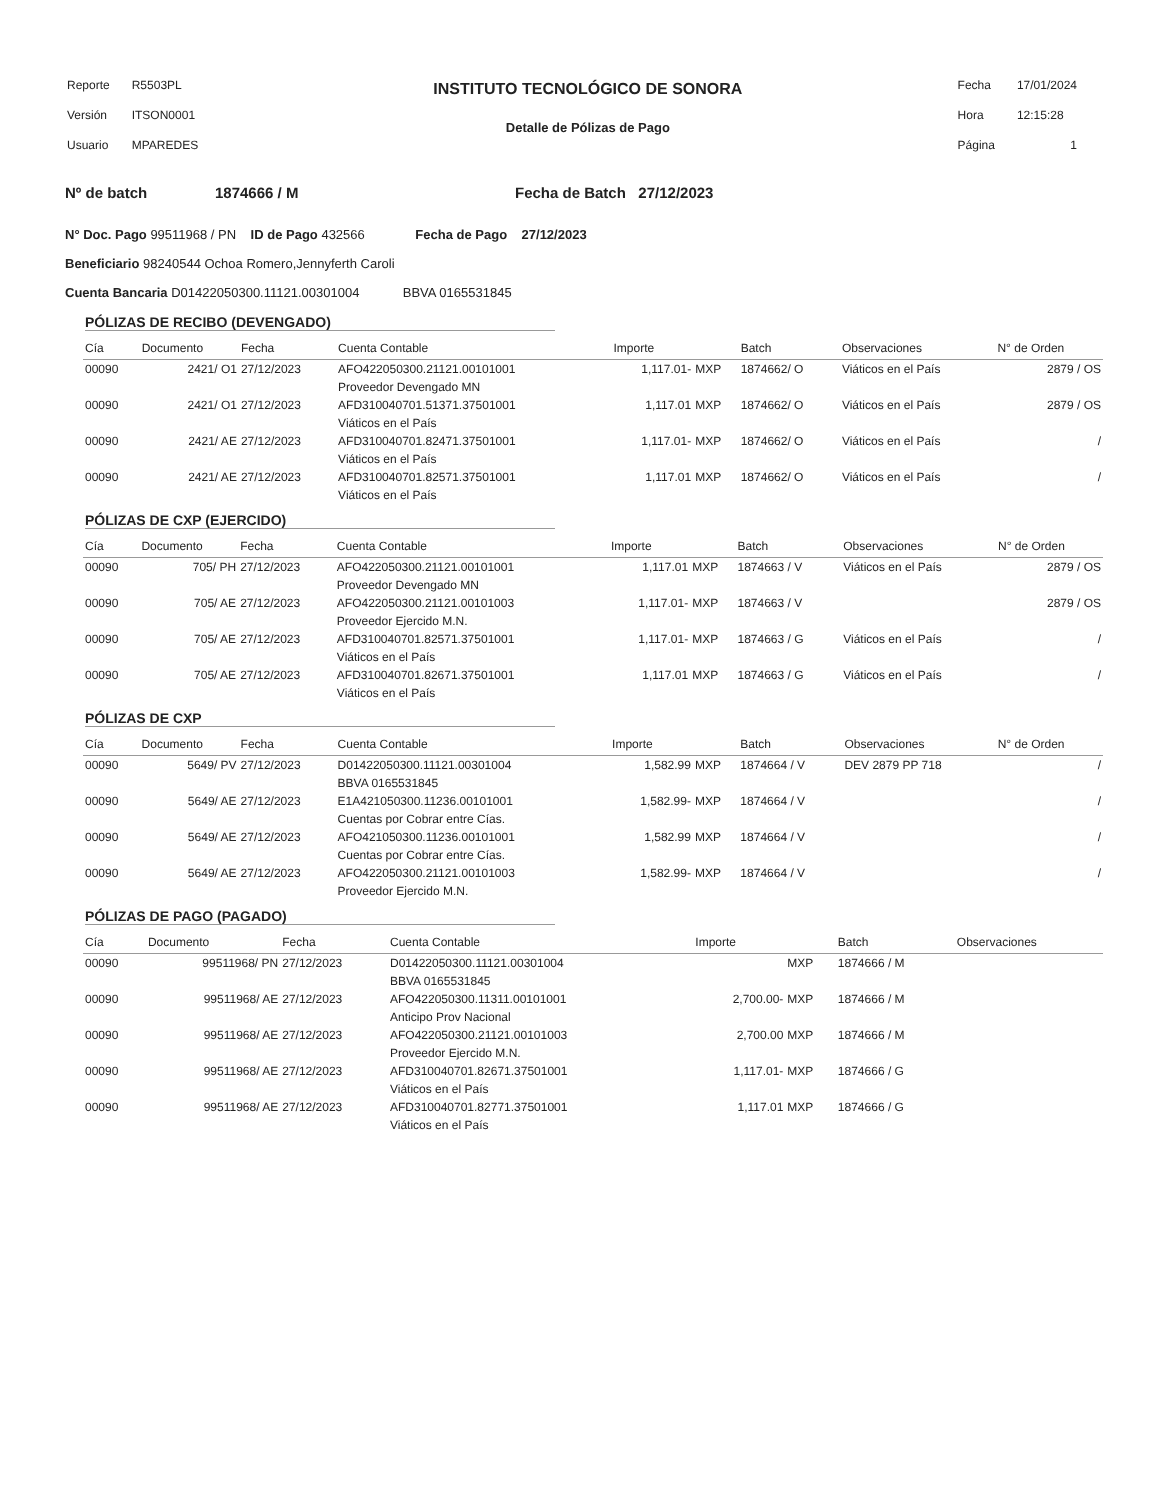| Reporte | R5503PL |
| Versión | ITSON0001 |
| Usuario | MPAREDES |
INSTITUTO TECNOLÓGICO DE SONORA
Detalle de Pólizas de Pago
| Fecha | 17/01/2024 |
| Hora | 12:15:28 |
| Página | 1 |
Nº de batch 1874666 / M Fecha de Batch 27/12/2023
N° Doc. Pago 99511968 / PN ID de Pago 432566 Fecha de Pago 27/12/2023
Beneficiario 98240544 Ochoa Romero,Jennyferth Caroli
Cuenta Bancaria D01422050300.11121.00301004 BBVA 0165531845
PÓLIZAS DE RECIBO (DEVENGADO)
| Cía | Documento | Fecha | Cuenta Contable | Importe | | Batch | Observaciones | N° de Orden |
| --- | --- | --- | --- | --- | --- | --- | --- | --- |
| 00090 | 2421/ O1 | 27/12/2023 | AFO422050300.21121.00101001 | 1,117.01- | MXP | 1874662/ O | Viáticos en el País | 2879 / OS |
| | | | Proveedor Devengado MN | | | | | |
| 00090 | 2421/ O1 | 27/12/2023 | AFD310040701.51371.37501001 | 1,117.01 | MXP | 1874662/ O | Viáticos en el País | 2879 / OS |
| | | | Viáticos en el País | | | | | |
| 00090 | 2421/ AE | 27/12/2023 | AFD310040701.82471.37501001 | 1,117.01- | MXP | 1874662/ O | Viáticos en el País | / |
| | | | Viáticos en el País | | | | | |
| 00090 | 2421/ AE | 27/12/2023 | AFD310040701.82571.37501001 | 1,117.01 | MXP | 1874662/ O | Viáticos en el País | / |
| | | | Viáticos en el País | | | | | |
PÓLIZAS DE CXP (EJERCIDO)
| Cía | Documento | Fecha | Cuenta Contable | Importe | | Batch | Observaciones | N° de Orden |
| --- | --- | --- | --- | --- | --- | --- | --- | --- |
| 00090 | 705/ PH | 27/12/2023 | AFO422050300.21121.00101001 | 1,117.01 | MXP | 1874663 / V | Viáticos en el País | 2879 / OS |
| | | | Proveedor Devengado MN | | | | | |
| 00090 | 705/ AE | 27/12/2023 | AFO422050300.21121.00101003 | 1,117.01- | MXP | 1874663 / V | | 2879 / OS |
| | | | Proveedor Ejercido M.N. | | | | | |
| 00090 | 705/ AE | 27/12/2023 | AFD310040701.82571.37501001 | 1,117.01- | MXP | 1874663 / G | Viáticos en el País | / |
| | | | Viáticos en el País | | | | | |
| 00090 | 705/ AE | 27/12/2023 | AFD310040701.82671.37501001 | 1,117.01 | MXP | 1874663 / G | Viáticos en el País | / |
| | | | Viáticos en el País | | | | | |
PÓLIZAS DE CXP
| Cía | Documento | Fecha | Cuenta Contable | Importe | | Batch | Observaciones | N° de Orden |
| --- | --- | --- | --- | --- | --- | --- | --- | --- |
| 00090 | 5649/ PV | 27/12/2023 | D01422050300.11121.00301004 | 1,582.99 | MXP | 1874664 / V | DEV 2879 PP 718 | / |
| | | | BBVA 0165531845 | | | | | |
| 00090 | 5649/ AE | 27/12/2023 | E1A421050300.11236.00101001 | 1,582.99- | MXP | 1874664 / V | | / |
| | | | Cuentas por Cobrar entre Cías. | | | | | |
| 00090 | 5649/ AE | 27/12/2023 | AFO421050300.11236.00101001 | 1,582.99 | MXP | 1874664 / V | | / |
| | | | Cuentas por Cobrar entre Cías. | | | | | |
| 00090 | 5649/ AE | 27/12/2023 | AFO422050300.21121.00101003 | 1,582.99- | MXP | 1874664 / V | | / |
| | | | Proveedor Ejercido M.N. | | | | | |
PÓLIZAS DE PAGO (PAGADO)
| Cía | Documento | Fecha | Cuenta Contable | Importe | | Batch | Observaciones | |
| --- | --- | --- | --- | --- | --- | --- | --- | --- |
| 00090 | 99511968/ PN | 27/12/2023 | D01422050300.11121.00301004 | | MXP | 1874666 / M | | |
| | | | BBVA 0165531845 | | | | | |
| 00090 | 99511968/ AE | 27/12/2023 | AFO422050300.11311.00101001 | 2,700.00- | MXP | 1874666 / M | | |
| | | | Anticipo Prov Nacional | | | | | |
| 00090 | 99511968/ AE | 27/12/2023 | AFO422050300.21121.00101003 | 2,700.00 | MXP | 1874666 / M | | |
| | | | Proveedor Ejercido M.N. | | | | | |
| 00090 | 99511968/ AE | 27/12/2023 | AFD310040701.82671.37501001 | 1,117.01- | MXP | 1874666 / G | | |
| | | | Viáticos en el País | | | | | |
| 00090 | 99511968/ AE | 27/12/2023 | AFD310040701.82771.37501001 | 1,117.01 | MXP | 1874666 / G | | |
| | | | Viáticos en el País | | | | | |